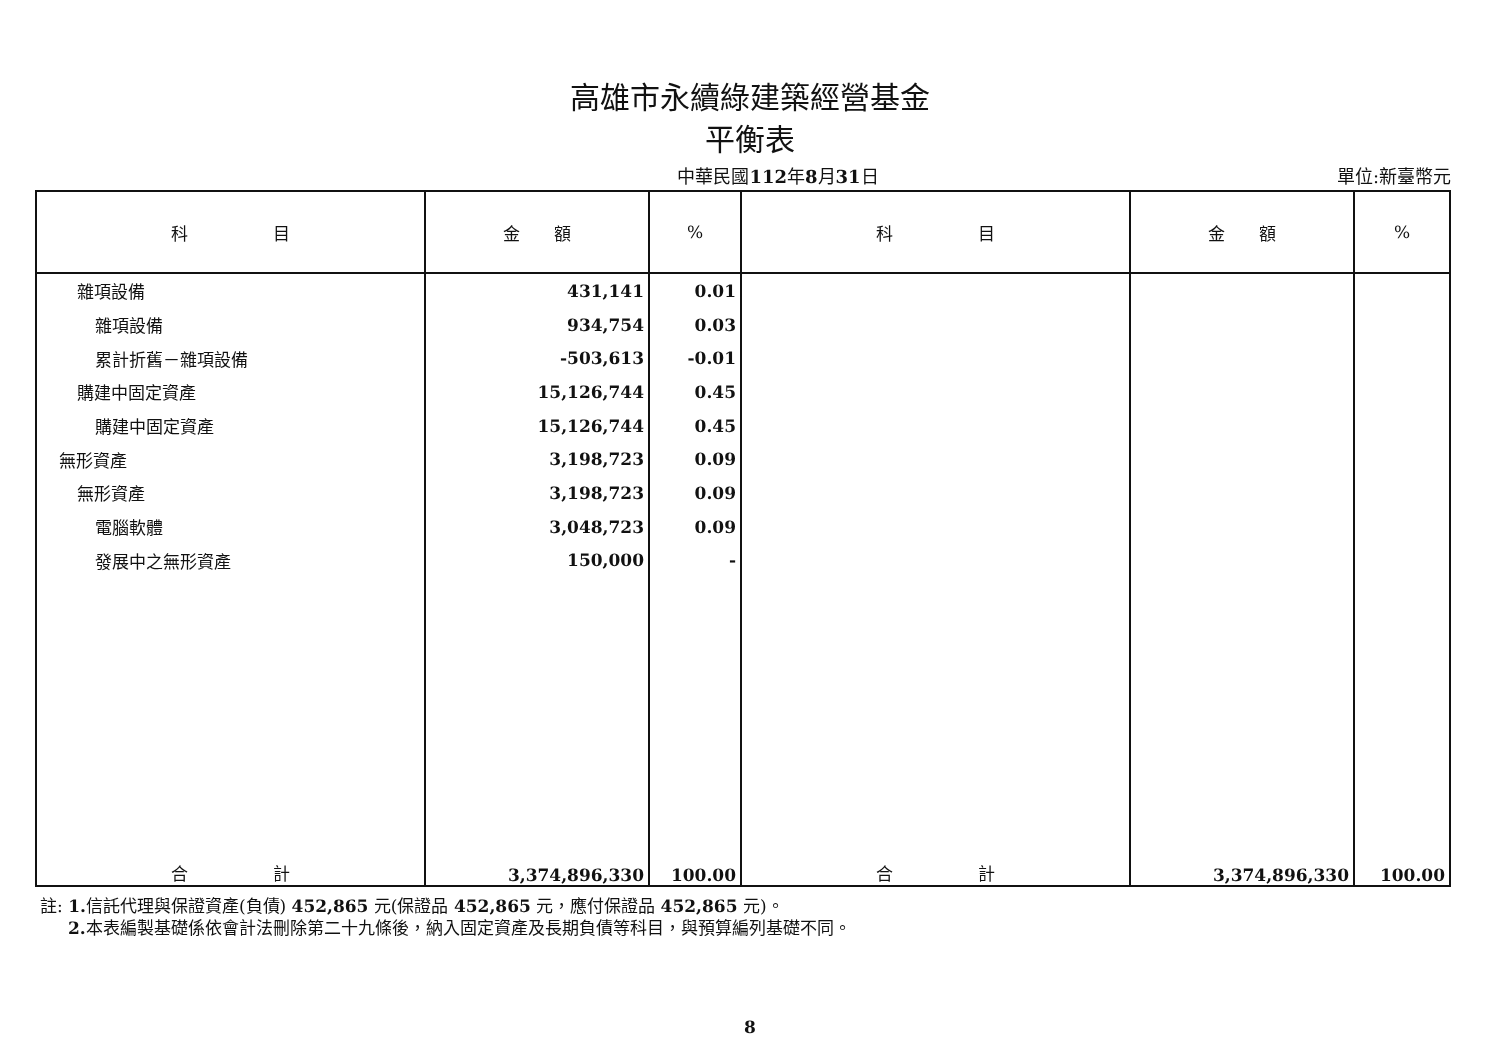高雄市永續綠建築經營基金
平衡表
中華民國112年8月31日
單位:新臺幣元
| 科 目 | 金 額 | % | 科 目 | 金 額 | % |
| --- | --- | --- | --- | --- | --- |
| 雜項設備 | 431,141 | 0.01 | | | |
| 雜項設備 | 934,754 | 0.03 | | | |
| 累計折舊－雜項設備 | -503,613 | -0.01 | | | |
| 購建中固定資產 | 15,126,744 | 0.45 | | | |
| 購建中固定資產 | 15,126,744 | 0.45 | | | |
| 無形資產 | 3,198,723 | 0.09 | | | |
| 無形資產 | 3,198,723 | 0.09 | | | |
| 電腦軟體 | 3,048,723 | 0.09 | | | |
| 發展中之無形資產 | 150,000 | - | | | |
| 合 計 | 3,374,896,330 | 100.00 | 合 計 | 3,374,896,330 | 100.00 |
註: 1. 信託代理與保證資產(負債) 452,865 元(保證品 452,865 元，應付保證品 452,865 元)。
2. 本表編製基礎係依會計法刪除第二十九條後，納入固定資產及長期負債等科目，與預算編列基礎不同。
8